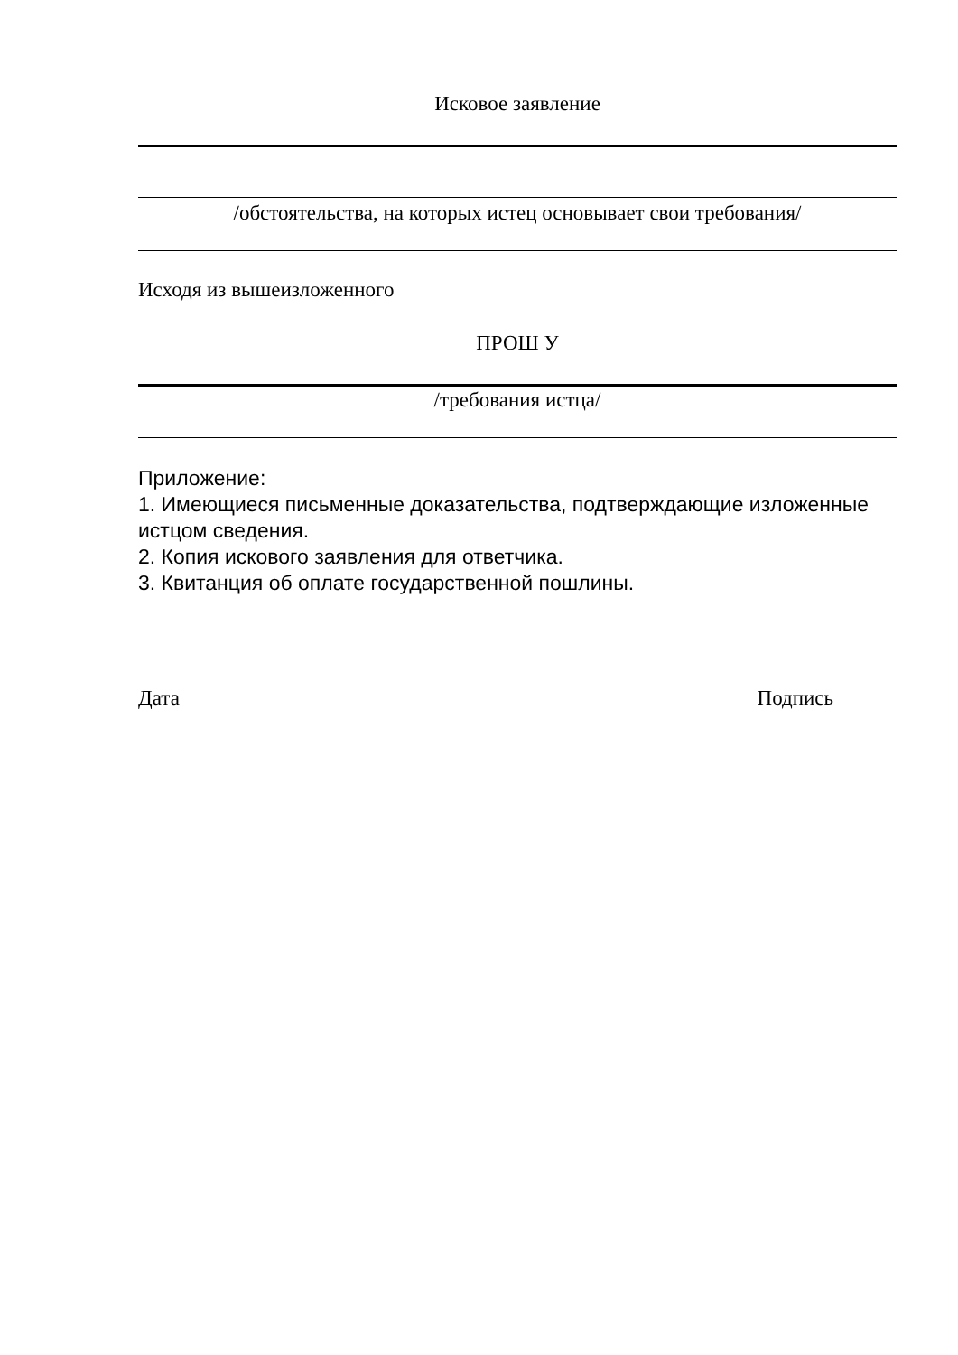Исковое заявление
/обстоятельства, на которых истец основывает свои требования/
Исходя из вышеизложенного
ПРОШ У
/требования истца/
Приложение:
1. Имеющиеся письменные доказательства, подтверждающие изложенные истцом сведения.
2. Копия искового заявления для ответчика.
3. Квитанция об оплате государственной пошлины.
Дата Подпись